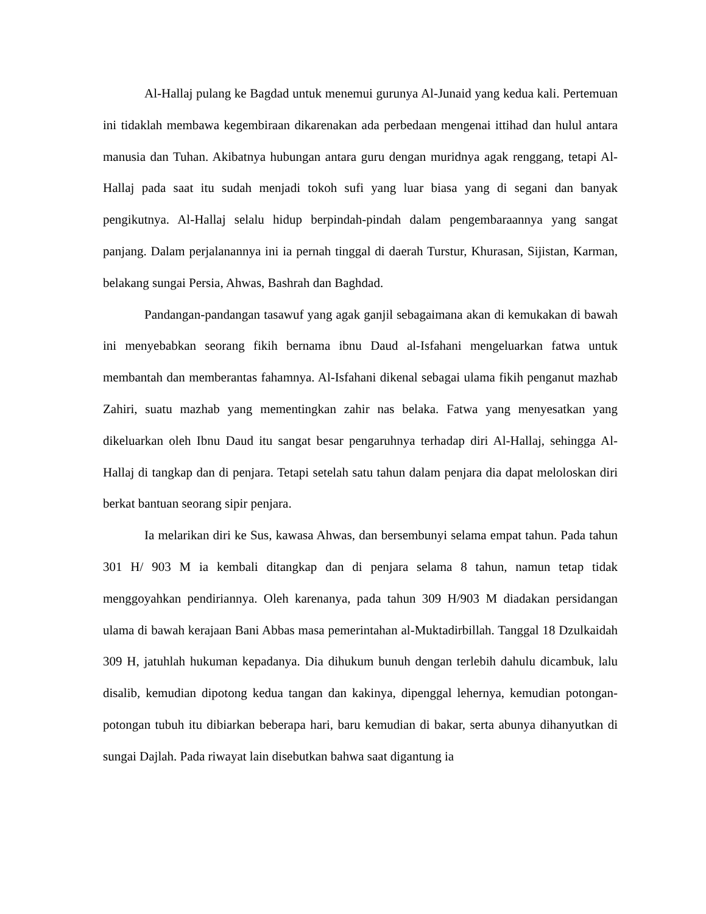Al-Hallaj pulang ke Bagdad untuk menemui gurunya Al-Junaid yang kedua kali. Pertemuan ini tidaklah membawa kegembiraan dikarenakan ada perbedaan mengenai ittihad dan hulul antara manusia dan Tuhan. Akibatnya hubungan antara guru dengan muridnya agak renggang, tetapi Al-Hallaj pada saat itu sudah menjadi tokoh sufi yang luar biasa yang di segani dan banyak pengikutnya. Al-Hallaj selalu hidup berpindah-pindah dalam pengembaraannya yang sangat panjang. Dalam perjalanannya ini ia pernah tinggal di daerah Turstur, Khurasan, Sijistan, Karman, belakang sungai Persia, Ahwas, Bashrah dan Baghdad.
Pandangan-pandangan tasawuf yang agak ganjil sebagaimana akan di kemukakan di bawah ini menyebabkan seorang fikih bernama ibnu Daud al-Isfahani mengeluarkan fatwa untuk membantah dan memberantas fahamnya. Al-Isfahani dikenal sebagai ulama fikih penganut mazhab Zahiri, suatu mazhab yang mementingkan zahir nas belaka. Fatwa yang menyesatkan yang dikeluarkan oleh Ibnu Daud itu sangat besar pengaruhnya terhadap diri Al-Hallaj, sehingga Al-Hallaj di tangkap dan di penjara. Tetapi setelah satu tahun dalam penjara dia dapat meloloskan diri berkat bantuan seorang sipir penjara.
Ia melarikan diri ke Sus, kawasa Ahwas, dan bersembunyi selama empat tahun. Pada tahun 301 H/ 903 M ia kembali ditangkap dan di penjara selama 8 tahun, namun tetap tidak menggoyahkan pendiriannya. Oleh karenanya, pada tahun 309 H/903 M diadakan persidangan ulama di bawah kerajaan Bani Abbas masa pemerintahan al-Muktadirbillah. Tanggal 18 Dzulkaidah 309 H, jatuhlah hukuman kepadanya. Dia dihukum bunuh dengan terlebih dahulu dicambuk, lalu disalib, kemudian dipotong kedua tangan dan kakinya, dipenggal lehernya, kemudian potongan-potongan tubuh itu dibiarkan beberapa hari, baru kemudian di bakar, serta abunya dihanyutkan di sungai Dajlah. Pada riwayat lain disebutkan bahwa saat digantung ia